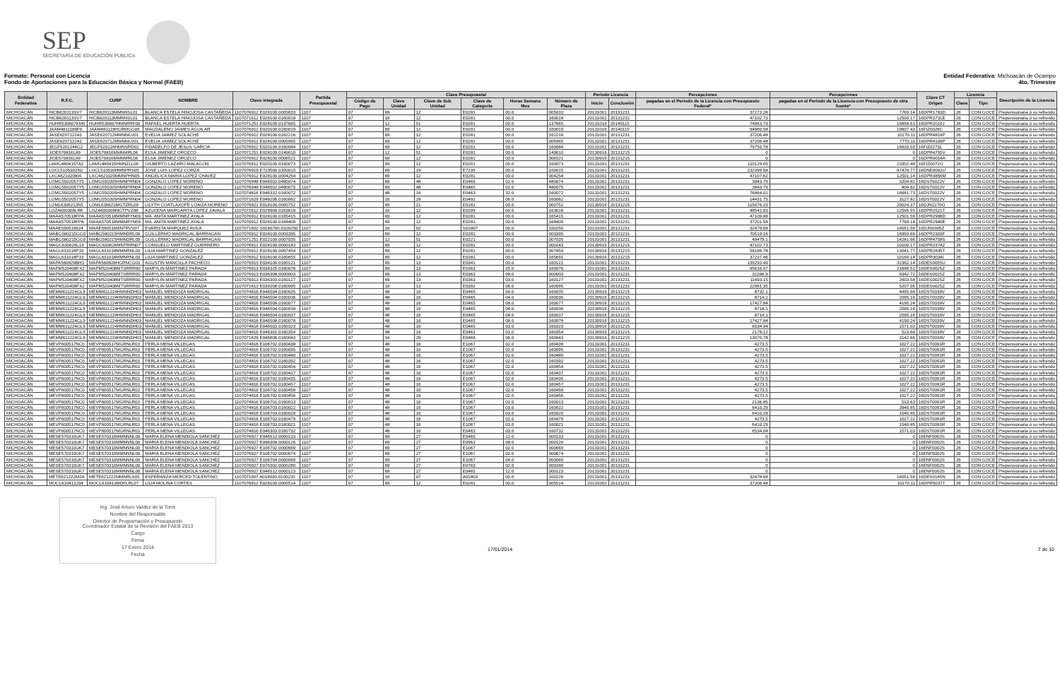SEP
SECRETARÍA DE EDUCACIÓN PÚBLICA
Formato: Personal con Licencia
Fondo de Aportaciones para la Educación Básica y Normal (FAEB)
Entidad Federativa: Michoacán de Ocampo
4to. Trimestre
| Entidad Federativa | R.F.C. | CURP | NOMBRE | Clave integrada | Partida Presupuestal | Clave Presupuestal | | | | | | Periodo Licencia | | Percepciones | Percepciones | Clave CT Origen | Licencia | | Descripción de la Licencia |
| --- | --- | --- | --- | --- | --- | --- | --- | --- | --- | --- | --- | --- | --- | --- | --- | --- | --- | --- | --- |
| | | | | | | Código de Pago | Clave Unidad | Clave de Sub Unidad | Clave de Categoría | Horas Semana Mes | Número de Plaza | Inicio | Conclusión | pagadas en el Periodo de la Licencia con Presupuesto Federal* | pagadas en el Periodo de la Licencia con Presupuesto de otra fuente* | | Clave | Tipo | |
| MICHOACÁN | HICB620113SV7 | HICB620113MMNNSL01 | BLANCA ESTELA HINOJOSA CASTAÑEDA | 1107076912 E028100.0005633 | 1107 | 07 | 69 | 12 | E0281 | 00.0 | 005633 | 20131001 | 20131231 | 37273.28 | 7769.14 | 16DPR1793D | 26 | CON GOCE | Prepensionaria ó su refrendo |
| MICHOACÁN | HICB620113SV7 | HICB620113MMNNSL01 | BLANCA ESTELA HINOJOSA CASTAÑEDA | 1107071612 E028100.0160018 | 1107 | 07 | 16 | 12 | E0281 | 00.0 | 160018 | 20131001 | 20131231 | 47102.73 | 12500.17 | 16DPR3731E | 26 | CON GOCE | Prepensionaria ó su refrendo |
| MICHOACÁN | HUHR530807KM0 | HUHR530807HMNRRF00 | RAFAEL HUERTA HUERTA | 1107071251 E028100.0137665 | 1107 | 07 | 12 | 51 | E0281 | 00.0 | 137665 | 20131016 | 20140115 | 74963.73 | 16858.61 | 16DPR2019J | 26 | CON GOCE | Prepensionaria ó su refrendo |
| MICHOACÁN | JAAM4811189F9 | JAAM481118HGRMGG05 | MAGDALENO JAIMES AGUILAR | 1107076912 E020100.0160019 | 1107 | 07 | 69 | 12 | E0201 | 00.0 | 160019 | 20131016 | 20140115 | 94960.58 | 19607.43 | 16FIZ0026C | 26 | CON GOCE | Prepensionaria ó su refrendo |
| MICHOACÁN | JASE620712243 | JASE620712MMNMLV01 | EVELIA JAIMEZ SOLACHE | 1107076912 E028100.0162216 | 1107 | 07 | 69 | 12 | E0281 | 00.0 | 162216 | 20131001 | 20131231 | 37206.48 | 10170.11 | 16DPR4819P | 26 | CON GOCE | Prepensionaria ó su refrendo |
| MICHOACÁN | JASE620712243 | JASE620712MMNMLV01 | EVELIA JAIMEZ SOLACHE | 1107076912 E028100.0005965 | 1107 | 07 | 69 | 12 | E0281 | 00.0 | 005965 | 20131001 | 20131231 | 37206.48 | 7770.11 | 16DPR4109P | 26 | CON GOCE | Prepensionaria ó su refrendo |
| MICHOACÁN | JEGF5201244G2 | JEGF520124HMNSRD02 | FIDADELFO DE JESUS GARCIA | 1107076912 E020100.0160084 | 1107 | 07 | 69 | 12 | E0201 | 00.0 | 160084 | 20131001 | 20131231 | 79750.78 | 16620.03 | 16FIZ0273L | 26 | CON GOCE | Prepensionaria ó su refrendo |
| MICHOACÁN | JIOE570816L89 | JIOE570816MMNMRL06 | ELSA JIMENEZ OROZCO | 1107071251 E028100.0149610 | 1107 | 07 | 12 | 51 | E0281 | 00.0 | 149610 | 20130916 | 20131215 | 0 | 0 | 16DPR4755V | 26 | CON GOCE | Prepensionaria ó su refrendo |
| MICHOACÁN | JIOE570816L89 | JIOE570816MMNMRL06 | ELSA JIMENEZ OROZCO | 1107076912 E028100.0006521 | 1107 | 07 | 69 | 12 | E0281 | 00.0 | 006521 | 20130916 | 20131215 | 0 | 0 | 16DPR0014A | 26 | CON GOCE | Prepensionaria ó su refrendo |
| MICHOACÁN | LAMG480415TA2 | LAMG480415HMNZLL06 | GILBERTO LAZARO MALAGON | 1107076912 E020100.0160073 | 1107 | 07 | 69 | 12 | E0201 | 00.0 | 160073 | 20131001 | 20131231 | 110129.65 | 23302.48 | 16FIZ0072O | 26 | CON GOCE | Prepensionaria ó su refrendo |
| MICHOACÁN | LOCL5105302N2 | LOCL510530HMNPRS05 | JOSE LUIS LOPEZ CORZA | 1107076919 E723500.0100015 | 1107 | 07 | 69 | 19 | E7235 | 00.0 | 100015 | 20131001 | 20131231 | 232399.58 | 87478.77 | 16DNE0002U | 26 | CON GOCE | Prepensionaria ó su refrendo |
| MICHOACÁN | LXCA6210208IA | LXCA621020MMNPHN05 | ANGELICA MARIA LOPEZ CHAVEZ | 1107076912 E028100.0004254 | 1107 | 07 | 69 | 12 | E0281 | 00.0 | 004254 | 20131001 | 20131231 | 47107.62 | 12501.14 | 16DPR3856M | 26 | CON GOCE | Prepensionaria ó su refrendo |
| MICHOACÁN | LOMG5502057Y5 | LOMG550205HMNPRN04 | GONZALO LOPEZ MORENO | 1107076948 E046502.0480074 | 1107 | 07 | 69 | 48 | E0465 | 02.0 | 480074 | 20131001 | 20131231 | 3843.79 | 3204.82 | 16DST0022V | 26 | CON GOCE | Prepensionaria ó su refrendo |
| MICHOACÁN | LOMG5502057Y5 | LOMG550205HMNPRN04 | GONZALO LOPEZ MORENO | 1107076948 E046502.0480075 | 1107 | 07 | 69 | 48 | E0465 | 02.0 | 480075 | 20131001 | 20131231 | 3843.79 | 804.82 | 16DST0022V | 26 | CON GOCE | Prepensionaria ó su refrendo |
| MICHOACÁN | LOMG5502057Y5 | LOMG550205HMNPRN04 | GONZALO LOPEZ MORENO | 1107074816 E046332.0160072 | 1107 | 07 | 48 | 16 | E0463 | 32.0 | 160072 | 20131001 | 20131231 | 76864.01 | 16681.73 | 16DST0022V | 26 | CON GOCE | Prepensionaria ó su refrendo |
| MICHOACÁN | LOMG5502057Y5 | LOMG550205HMNPRN04 | GONZALO LOPEZ MORENO | 1107071629 E049206.0160062 | 1107 | 07 | 16 | 29 | E0492 | 06.0 | 160062 | 20131001 | 20131231 | 14431.75 | 3127.82 | 16DST0022V | 26 | CON GOCE | Prepensionaria ó su refrendo |
| MICHOACÁN | LOML6306212N5 | LOML630621MGTZRL09 | LILYTH COATLAXOPE LOAIZA MORENO | 1107076921 E018100.0000752 | 1107 | 07 | 69 | 21 | E0181 | 00.0 | 000752 | 20130916 | 20131215 | 115076.23 | 29024.37 | 16DJN2270O | 26 | CON GOCE | Prepensionaria ó su refrendo |
| MICHOACÁN | LOZA600308LR6 | LOZA600308MGTPVZ08 | AZUCENA MARGARITA LOPEZ ZAVALA | 1107071612 E029900.0163618 | 1107 | 07 | 16 | 12 | E0299 | 00.0 | 163618 | 20131001 | 20131231 | 48542.93 | 12596.55 | 16DPR2521T | 26 | CON GOCE | Prepensionaria ó su refrendo |
| MICHOACÁN | MAAA570518FPA | MAAA570518MMNRYN09 | MA. ANITA MARTINEZ AYALA | 1107076912 E028100.0165415 | 1107 | 07 | 69 | 12 | E0281 | 00.0 | 165415 | 20131001 | 20131231 | 47109.88 | 12501.59 | 16DPR2998D | 26 | CON GOCE | Prepensionaria ó su refrendo |
| MICHOACÁN | MAAA570518FPA | MAAA570518MMNRYN09 | MA. ANITA MARTINEZ AYALA | 1107076912 E028100.0168409 | 1107 | 07 | 69 | 12 | E0281 | 00.0 | 168409 | 20131001 | 20131231 | 37201.58 | 7769.14 | 16DPR2980E | 26 | CON GOCE | Prepensionaria ó su refrendo |
| MICHOACÁN | MAAE590516624 | MAAE590516MNTRVV07 | EVARISTA MARQUEZ AVILA | 1107071602 S0180700.0100250 | 1107 | 07 | 16 | 02 | S01807 | 00.0 | 100250 | 20131001 | 20131231 | 32478.68 | 14051.58 | 16DJN0305Z | 26 | CON GOCE | Prepensionaria ó su refrendo |
| MICHOACÁN | MABG580215GG0 | MABG580215HMNDRL09 | GUILLERMO MADRIGAL BARRAGAN | 1107076912 E028100.0003395 | 1107 | 07 | 69 | 12 | E0281 | 00.0 | 003395 | 20131001 | 20131231 | 70519.16 | 16993.68 | 16DPR2303F | 26 | CON GOCE | Prepensionaria ó su refrendo |
| MICHOACÁN | MABG580215GG0 | MABG580215HMNDRL09 | GUILLERMO MADRIGAL BARRAGAN | 1107071251 E022100.0007035 | 1107 | 07 | 12 | 51 | E0221 | 00.0 | 007035 | 20131001 | 20131231 | 49479.1 | 14281.96 | 16DPR4758S | 26 | CON GOCE | Prepensionaria ó su refrendo |
| MICHOACÁN | MAGC630626L19 | MAGC630626MNTRRN07 | CONSUELO MARTINEZ GUERRERO | 1107076912 E028100.0000143 | 1107 | 07 | 69 | 12 | E0281 | 00.0 | 000143 | 20130916 | 20131215 | 47102.73 | 10100.17 | 16DPR2374Z | 26 | CON GOCE | Prepensionaria ó su refrendo |
| MICHOACÁN | MAGL631018P33 | MAGL631018MMNRNL03 | LILIA MARTINEZ GONZALEZ | 1107076912 E028100.0007454 | 1107 | 07 | 69 | 12 | E0281 | 00.0 | 007454 | 20130916 | 20131215 | 59186.78 | 13041.77 | 16DPR2835T | 26 | CON GOCE | Prepensionaria ó su refrendo |
| MICHOACÁN | MAGL631018P33 | MAGL631018MMNRNL03 | LILIA MARTINEZ GONZALEZ | 1107076912 E028100.0165655 | 1107 | 07 | 69 | 12 | E0281 | 00.0 | 165655 | 20130916 | 20131215 | 37237.46 | 10169.14 | 16DPR3034I | 26 | CON GOCE | Prepensionaria ó su refrendo |
| MICHOACÁN | MAPA560828BH3 | MAPA560828HGRNCG03 | AGUSTIN MANCILLA PACHECO | 1107076913 E034100.0160121 | 1107 | 07 | 69 | 13 | E0341 | 00.0 | 160121 | 20131001 | 20131231 | 139293.49 | 32362.14 | 16DES0055U | 26 | CON GOCE | Prepensionaria ó su refrendo |
| MICHOACÁN | MAPM520408FX2 | MAPM520408MTSRRR00 | MARYLIN MARTINEZ PARADA | 1107076913 E036325.0160076 | 1107 | 07 | 69 | 13 | E0363 | 25.0 | 160076 | 20131001 | 20131231 | 95616.07 | 21696.51 | 16DES0025Z | 26 | CON GOCE | Prepensionaria ó su refrendo |
| MICHOACÁN | MAPM520408FX2 | MAPM520408MTSRRR00 | MARYLIN MARTINEZ PARADA | 1107076913 E036308.0000003 | 1107 | 07 | 69 | 13 | E0363 | 08.0 | 000003 | 20131001 | 20131231 | 32206.9 | 9342.72 | 16DES0025Z | 26 | CON GOCE | Prepensionaria ó su refrendo |
| MICHOACÁN | MAPM520408FX2 | MAPM520408MTSRRR00 | MARYLIN MARTINEZ PARADA | 1107076913 E036303.0160127 | 1107 | 07 | 69 | 13 | E0363 | 03.0 | 160127 | 20131001 | 20131231 | 11493.15 | 2603.58 | 16DES0025Z | 26 | CON GOCE | Prepensionaria ó su refrendo |
| MICHOACÁN | MAPM520408FX2 | MAPM520408MTSRRR00 | MARYLIN MARTINEZ PARADA | 1107071613 E039206.0160095 | 1107 | 07 | 16 | 13 | E0392 | 06.0 | 160095 | 20131001 | 20131231 | 22961.35 | 5207.05 | 16DES0025Z | 26 | CON GOCE | Prepensionaria ó su refrendo |
| MICHOACÁN | MEMM611224GL9 | MEMM611224HMNNDH03 | MANUEL MENDOZA MADRIGAL | 1107074816 E046504.0160035 | 1107 | 07 | 48 | 16 | E0465 | 04.0 | 160035 | 20130916 | 20131215 | 8732.1 | 4495.68 | 16DST0039V | 26 | CON GOCE | Prepensionaria ó su refrendo |
| MICHOACÁN | MEMM611224GL9 | MEMM611224HMNNDH03 | MANUEL MENDOZA MADRIGAL | 1107074816 E046504.0160036 | 1107 | 07 | 48 | 16 | E0465 | 04.0 | 160036 | 20130916 | 20131215 | 8714.1 | 2095.16 | 16DST0039V | 26 | CON GOCE | Prepensionaria ó su refrendo |
| MICHOACÁN | MEMM611224GL9 | MEMM611224HMNNDH03 | MANUEL MENDOZA MADRIGAL | 1107074816 E046508.0160077 | 1107 | 07 | 48 | 16 | E0465 | 08.0 | 160077 | 20130916 | 20131215 | 17427.84 | 4190.24 | 16DST0039V | 26 | CON GOCE | Prepensionaria ó su refrendo |
| MICHOACÁN | MEMM611224GL9 | MEMM611224HMNNDH03 | MANUEL MENDOZA MADRIGAL | 1107074816 E046504.0160038 | 1107 | 07 | 48 | 16 | E0465 | 04.0 | 160038 | 20130916 | 20131215 | 8714.1 | 2095.16 | 16DST0039V | 26 | CON GOCE | Prepensionaria ó su refrendo |
| MICHOACÁN | MEMM611224GL9 | MEMM611224HMNNDH03 | MANUEL MENDOZA MADRIGAL | 1107074816 E046504.0160037 | 1107 | 07 | 48 | 16 | E0465 | 04.0 | 160037 | 20130916 | 20131215 | 8714.1 | 2095.16 | 16DST0039V | 26 | CON GOCE | Prepensionaria ó su refrendo |
| MICHOACÁN | MEMM611224GL9 | MEMM611224HMNNDH03 | MANUEL MENDOZA MADRIGAL | 1107074816 E046508.0160078 | 1107 | 07 | 48 | 16 | E0465 | 08.0 | 160078 | 20130916 | 20131215 | 17427.84 | 4190.24 | 16DST0039V | 26 | CON GOCE | Prepensionaria ó su refrendo |
| MICHOACÁN | MEMM611224GL9 | MEMM611224HMNNDH03 | MANUEL MENDOZA MADRIGAL | 1107074816 E046503.0160323 | 1107 | 07 | 48 | 16 | E0465 | 03.0 | 160323 | 20130916 | 20131215 | 6534.04 | 1571.03 | 16DST0039V | 26 | CON GOCE | Prepensionaria ó su refrendo |
| MICHOACÁN | MEMM611224GL9 | MEMM611224HMNNDH03 | MANUEL MENDOZA MADRIGAL | 1107074816 E046301.0160354 | 1107 | 07 | 48 | 16 | E0463 | 01.0 | 160354 | 20130916 | 20131215 | 2178.12 | 523.68 | 16DST0039V | 26 | CON GOCE | Prepensionaria ó su refrendo |
| MICHOACÁN | MEMM611224GL9 | MEMM611224HMNNDH03 | MANUEL MENDOZA MADRIGAL | 1107071629 E046606.0160043 | 1107 | 07 | 16 | 29 | E0466 | 06.0 | 160043 | 20130916 | 20131215 | 13070.78 | 3142.66 | 16DST0039V | 26 | CON GOCE | Prepensionaria ó su refrendo |
| MICHOACÁN | MEVP600517NC0 | MEVP600517MGRNLR03 | PERLA MENA VILLEGAS | 1107074816 E106702.0160438 | 1107 | 07 | 48 | 16 | E1067 | 02.0 | 160438 | 20131001 | 20131231 | 4273.5 | 1027.22 | 16DST0091R | 26 | CON GOCE | Prepensionaria ó su refrendo |
| MICHOACÁN | MEVP600517NC0 | MEVP600517MGRNLR03 | PERLA MENA VILLEGAS | 1107074816 E106702.0160095 | 1107 | 07 | 48 | 16 | E1067 | 02.0 | 160095 | 20131001 | 20131231 | 4273.5 | 1027.22 | 16DST0091R | 26 | CON GOCE | Prepensionaria ó su refrendo |
| MICHOACÁN | MEVP600517NC0 | MEVP600517MGRNLR03 | PERLA MENA VILLEGAS | 1107074816 E106702.0160480 | 1107 | 07 | 48 | 16 | E1067 | 02.0 | 160480 | 20131001 | 20131231 | 4273.5 | 1027.22 | 16DST0091R | 26 | CON GOCE | Prepensionaria ó su refrendo |
| MICHOACÁN | MEVP600517NC0 | MEVP600517MGRNLR03 | PERLA MENA VILLEGAS | 1107074816 E106702.0160392 | 1107 | 07 | 48 | 16 | E1067 | 02.0 | 160392 | 20131001 | 20131231 | 4273.5 | 1027.22 | 16DST0091R | 26 | CON GOCE | Prepensionaria ó su refrendo |
| MICHOACÁN | MEVP600517NC0 | MEVP600517MGRNLR03 | PERLA MENA VILLEGAS | 1107074816 E106702.0160454 | 1107 | 07 | 48 | 16 | E1067 | 02.0 | 160454 | 20131001 | 20131231 | 4273.5 | 1027.22 | 16DST0091R | 26 | CON GOCE | Prepensionaria ó su refrendo |
| MICHOACÁN | MEVP600517NC0 | MEVP600517MGRNLR03 | PERLA MENA VILLEGAS | 1107074816 E106702.0160437 | 1107 | 07 | 48 | 16 | E1067 | 02.0 | 160437 | 20131001 | 20131231 | 4273.5 | 1027.22 | 16DST0091R | 26 | CON GOCE | Prepensionaria ó su refrendo |
| MICHOACÁN | MEVP600517NC0 | MEVP600517MGRNLR03 | PERLA MENA VILLEGAS | 1107074816 E106702.0160435 | 1107 | 07 | 48 | 16 | E1067 | 02.0 | 160435 | 20131001 | 20131231 | 4273.5 | 1027.22 | 16DST0091R | 26 | CON GOCE | Prepensionaria ó su refrendo |
| MICHOACÁN | MEVP600517NC0 | MEVP600517MGRNLR03 | PERLA MENA VILLEGAS | 1107074816 E106702.0160457 | 1107 | 07 | 48 | 16 | E1067 | 02.0 | 160457 | 20131001 | 20131231 | 4273.5 | 1027.22 | 16DST0091R | 26 | CON GOCE | Prepensionaria ó su refrendo |
| MICHOACÁN | MEVP600517NC0 | MEVP600517MGRNLR03 | PERLA MENA VILLEGAS | 1107074816 E106702.0160458 | 1107 | 07 | 48 | 16 | E1067 | 02.0 | 160458 | 20131001 | 20131231 | 4273.5 | 1027.22 | 16DST0091R | 26 | CON GOCE | Prepensionaria ó su refrendo |
| MICHOACÁN | MEVP600517NC0 | MEVP600517MGRNLR03 | PERLA MENA VILLEGAS | 1107074816 E106702.0160456 | 1107 | 07 | 48 | 16 | E1067 | 02.0 | 160456 | 20131001 | 20131231 | 4273.5 | 1027.22 | 16DST0091R | 26 | CON GOCE | Prepensionaria ó su refrendo |
| MICHOACÁN | MEVP600517NC0 | MEVP600517MGRNLR03 | PERLA MENA VILLEGAS | 1107074816 E106701.0160013 | 1107 | 07 | 48 | 16 | E1067 | 01.0 | 160013 | 20131001 | 20131231 | 2136.85 | 513.63 | 16DST0091R | 26 | CON GOCE | Prepensionaria ó su refrendo |
| MICHOACÁN | MEVP600517NC0 | MEVP600517MGRNLR03 | PERLA MENA VILLEGAS | 1107074816 E106703.0160022 | 1107 | 07 | 48 | 16 | E1067 | 03.0 | 160022 | 20131001 | 20131231 | 6410.29 | 3940.85 | 16DST0091R | 26 | CON GOCE | Prepensionaria ó su refrendo |
| MICHOACÁN | MEVP600517NC0 | MEVP600517MGRNLR03 | PERLA MENA VILLEGAS | 1107074816 E106703.0160020 | 1107 | 07 | 48 | 16 | E1067 | 03.0 | 160020 | 20131001 | 20131231 | 6410.29 | 1540.85 | 16DST0091R | 26 | CON GOCE | Prepensionaria ó su refrendo |
| MICHOACÁN | MEVP600517NC0 | MEVP600517MGRNLR03 | PERLA MENA VILLEGAS | 1107074816 E106702.0160479 | 1107 | 07 | 48 | 16 | E1067 | 02.0 | 160479 | 20131001 | 20131231 | 4273.5 | 1027.22 | 16DST0091R | 26 | CON GOCE | Prepensionaria ó su refrendo |
| MICHOACÁN | MEVP600517NC0 | MEVP600517MGRNLR03 | PERLA MENA VILLEGAS | 1107074816 E106703.0160021 | 1107 | 07 | 48 | 16 | E1067 | 03.0 | 160021 | 20131001 | 20131231 | 6410.29 | 1540.85 | 16DST0091R | 26 | CON GOCE | Prepensionaria ó su refrendo |
| MICHOACÁN | MEVP600517NC0 | MEVP600517MGRNLR03 | PERLA MENA VILLEGAS | 1107074816 E046303.0160732 | 1107 | 07 | 48 | 16 | E0463 | 03.0 | 160732 | 20131001 | 20131231 | 6534.04 | 1571.03 | 16DST0091R | 26 | CON GOCE | Prepensionaria ó su refrendo |
| MICHOACÁN | MESE570310UK7 | MESE570310MMNNNL00 | MARIA ELENA MENDIOLA SANCHEZ | 1107076927 E046512.0000133 | 1107 | 07 | 69 | 27 | E0465 | 12.0 | 000133 | 20131001 | 20131231 | 0 | 0 | 16ENF0002S | 26 | CON GOCE | Prepensionaria ó su refrendo |
| MICHOACÁN | MESE570310UK7 | MESE570310MMNNNL00 | MARIA ELENA MENDIOLA SANCHEZ | 1107076927 E096308.0000126 | 1107 | 07 | 69 | 27 | E0963 | 08.0 | 000126 | 20131001 | 20131231 | 0 | 0 | 16ENF0002S | 26 | CON GOCE | Prepensionaria ó su refrendo |
| MICHOACÁN | MESE570310UK7 | MESE570310MMNNNL00 | MARIA ELENA MENDIOLA SANCHEZ | 1107076927 E106702.0000669 | 1107 | 07 | 69 | 27 | E1067 | 02.0 | 000669 | 20131001 | 20131231 | 0 | 0 | 16ENF0002S | 26 | CON GOCE | Prepensionaria ó su refrendo |
| MICHOACÁN | MESE570310UK7 | MESE570310MMNNNL00 | MARIA ELENA MENDIOLA SANCHEZ | 1107076927 E106702.0000674 | 1107 | 07 | 69 | 27 | E1067 | 02.0 | 000674 | 20131001 | 20131231 | 0 | 0 | 16ENF0002S | 26 | CON GOCE | Prepensionaria ó su refrendo |
| MICHOACÁN | MESE570310UK7 | MESE570310MMNNNL00 | MARIA ELENA MENDIOLA SANCHEZ | 1107076927 E106704.0000069 | 1107 | 07 | 69 | 27 | E1067 | 04.0 | 000069 | 20131001 | 20131231 | 0 | 0 | 16ENF0002S | 26 | CON GOCE | Prepensionaria ó su refrendo |
| MICHOACÁN | MESE570310UK7 | MESE570310MMNNNL00 | MARIA ELENA MENDIOLA SANCHEZ | 1107076927 E076302.0000280 | 1107 | 07 | 69 | 27 | E0763 | 02.0 | 000280 | 20131001 | 20131231 | 0 | 0 | 16ENF0002S | 26 | CON GOCE | Prepensionaria ó su refrendo |
| MICHOACÁN | MESE570310UK7 | MESE570310MMNNNL00 | MARIA ELENA MENDIOLA SANCHEZ | 1107076927 E046512.0000123 | 1107 | 07 | 69 | 27 | E0465 | 12.0 | 000123 | 20131001 | 20131231 | 0 | 0 | 16ENF0002S | 26 | CON GOCE | Prepensionaria ó su refrendo |
| MICHOACÁN | METE621222M2A | METE621222MMNRLS05 | ESPERANZA MERCED TOLENTINO | 1107071607 A018030.0100220 | 1107 | 07 | 16 | 07 | A01803 | 00.0 | 100220 | 20131001 | 20131231 | 32478.68 | 14051.58 | 16DES0185N | 26 | CON GOCE | Prepensionaria ó su refrendo |
| MICHOACÁN | MOCL610413J34 | MOCL610413MDFLRL07 | LILIA MOLINA CORTES | 1107076912 E028100.0005514 | 1107 | 07 | 69 | 12 | E0281 | 00.0 | 005514 | 20131001 | 20131231 | 37206.48 | 10170.11 | 16DPR5037T | 26 | CON GOCE | Prepensionaria ó su refrendo |
Ing. José Arturo Valdez de la Torre
Nombre del Responsable
Director de Programación y Presupuesto
Coordinador Estatal de la Revisión del FAEB 2013
Cargo
Firma
17 Enero 2014
Fecha
17/01/2014 7 de 10